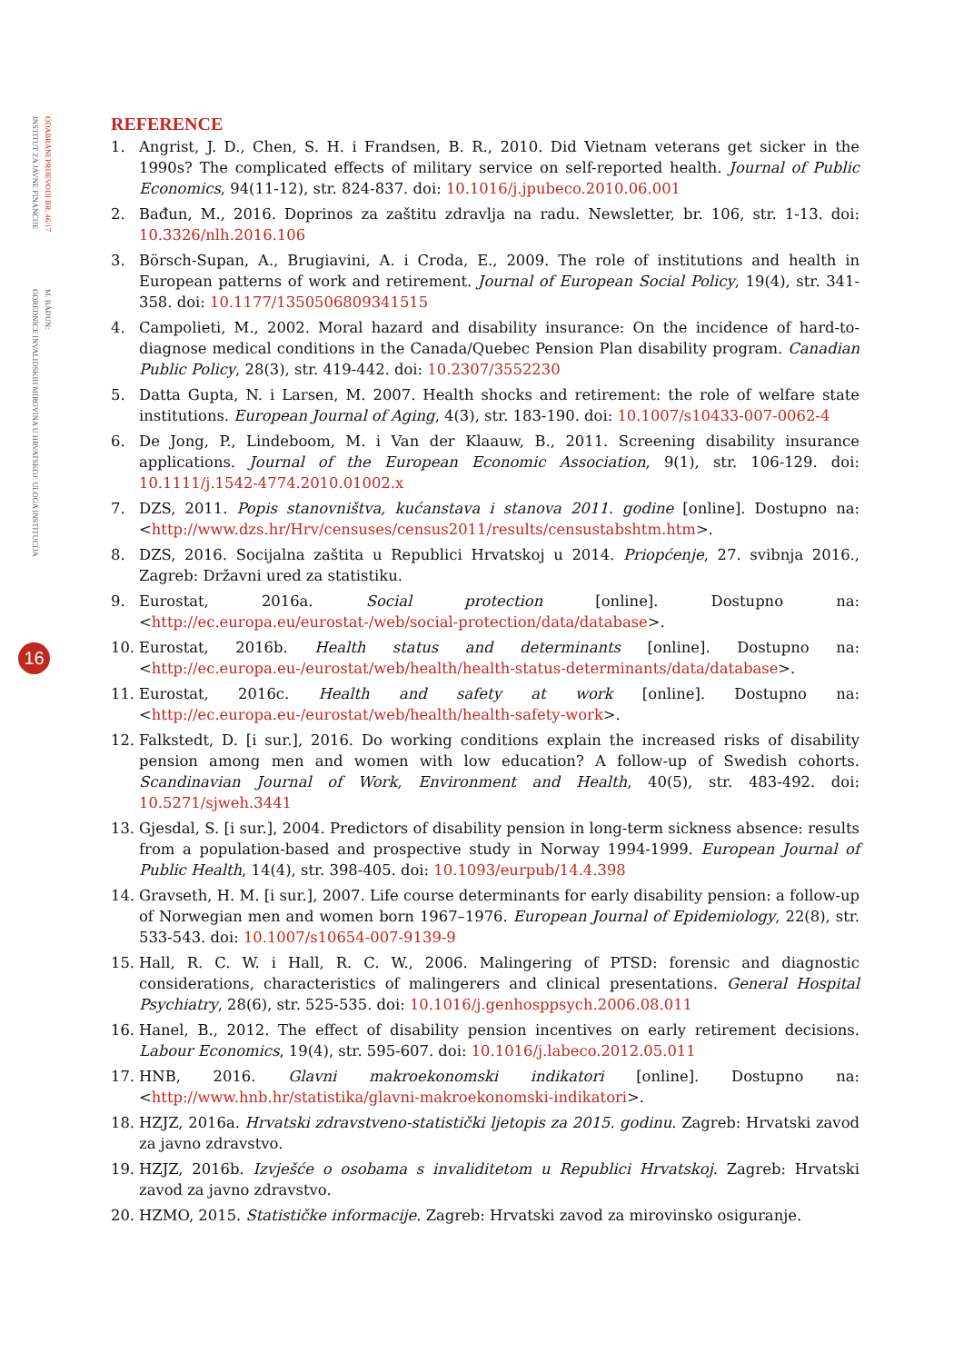ODABRANI PRIJEVODI BR. 46/17
INSTITUT ZA JAVNE FINANCIJE
M. BAĐUN:
ODREDNICE INVALIDSKIH MIROVINA U HRVATSKOJ: ULOGA INSTITUCIJA
16
REFERENCE
1. Angrist, J. D., Chen, S. H. i Frandsen, B. R., 2010. Did Vietnam veterans get sicker in the 1990s? The complicated effects of military service on self-reported health. Journal of Public Economics, 94(11-12), str. 824-837. doi: 10.1016/j.jpubeco.2010.06.001
2. Bađun, M., 2016. Doprinos za zaštitu zdravlja na radu. Newsletter, br. 106, str. 1-13. doi: 10.3326/nlh.2016.106
3. Börsch-Supan, A., Brugiavini, A. i Croda, E., 2009. The role of institutions and health in European patterns of work and retirement. Journal of European Social Policy, 19(4), str. 341-358. doi: 10.1177/1350506809341515
4. Campolieti, M., 2002. Moral hazard and disability insurance: On the incidence of hard-to-diagnose medical conditions in the Canada/Quebec Pension Plan disability program. Canadian Public Policy, 28(3), str. 419-442. doi: 10.2307/3552230
5. Datta Gupta, N. i Larsen, M. 2007. Health shocks and retirement: the role of welfare state institutions. European Journal of Aging, 4(3), str. 183-190. doi: 10.1007/s10433-007-0062-4
6. De Jong, P., Lindeboom, M. i Van der Klaauw, B., 2011. Screening disability insurance applications. Journal of the European Economic Association, 9(1), str. 106-129. doi: 10.1111/j.1542-4774.2010.01002.x
7. DZS, 2011. Popis stanovništva, kućanstava i stanova 2011. godine [online]. Dostupno na: <http://www.dzs.hr/Hrv/censuses/census2011/results/censustabshtm.htm>.
8. DZS, 2016. Socijalna zaštita u Republici Hrvatskoj u 2014. Priopćenje, 27. svibnja 2016., Zagreb: Državni ured za statistiku.
9. Eurostat, 2016a. Social protection [online]. Dostupno na: <http://ec.europa.eu/eurostat-/web/social-protection/data/database>.
10. Eurostat, 2016b. Health status and determinants [online]. Dostupno na: <http://ec.europa.eu-/eurostat/web/health/health-status-determinants/data/database>.
11. Eurostat, 2016c. Health and safety at work [online]. Dostupno na: <http://ec.europa.eu-/eurostat/web/health/health-safety-work>.
12. Falkstedt, D. [i sur.], 2016. Do working conditions explain the increased risks of disability pension among men and women with low education? A follow-up of Swedish cohorts. Scandinavian Journal of Work, Environment and Health, 40(5), str. 483-492. doi: 10.5271/sjweh.3441
13. Gjesdal, S. [i sur.], 2004. Predictors of disability pension in long-term sickness absence: results from a population-based and prospective study in Norway 1994-1999. European Journal of Public Health, 14(4), str. 398-405. doi: 10.1093/eurpub/14.4.398
14. Gravseth, H. M. [i sur.], 2007. Life course determinants for early disability pension: a follow-up of Norwegian men and women born 1967–1976. European Journal of Epidemiology, 22(8), str. 533-543. doi: 10.1007/s10654-007-9139-9
15. Hall, R. C. W. i Hall, R. C. W., 2006. Malingering of PTSD: forensic and diagnostic considerations, characteristics of malingerers and clinical presentations. General Hospital Psychiatry, 28(6), str. 525-535. doi: 10.1016/j.genhosppsych.2006.08.011
16. Hanel, B., 2012. The effect of disability pension incentives on early retirement decisions. Labour Economics, 19(4), str. 595-607. doi: 10.1016/j.labeco.2012.05.011
17. HNB, 2016. Glavni makroekonomski indikatori [online]. Dostupno na: <http://www.hnb.hr/statistika/glavni-makroekonomski-indikatori>.
18. HZJZ, 2016a. Hrvatski zdravstveno-statistički ljetopis za 2015. godinu. Zagreb: Hrvatski zavod za javno zdravstvo.
19. HZJZ, 2016b. Izvješće o osobama s invaliditetom u Republici Hrvatskoj. Zagreb: Hrvatski zavod za javno zdravstvo.
20. HZMO, 2015. Statističke informacije. Zagreb: Hrvatski zavod za mirovinsko osiguranje.